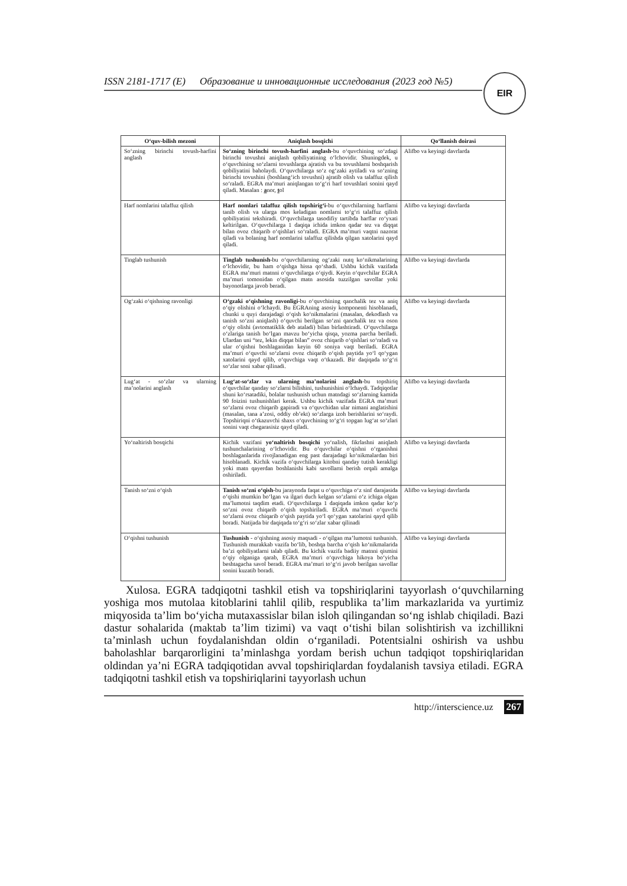ISSN 2181-1717 (E) Образование и инновационные исследования (2023 год №5)
EIR
| O‘quv-bilish mezoni | Aniqlash bosqichi | Qo‘llanish doirasi |
| --- | --- | --- |
| So‘zning birinchi tovush-harfini anglash | So‘zning birinchi tovush-harfini anglash -bu o‘quvchining so‘zdagi birinchi tovushni aniqlash qobiliyatining o‘lchovidir. Shuningdek, u o‘quvchining so‘zlarni tovushlarga ajratish va bu tovushlarni boshqarish qobiliyatini baholaydi. O‘quvchilarga so‘z og‘zaki aytiladi va so‘zning birinchi tovushini (boshlang‘ich tovushni) ajratib olish va talaffuz qilish so‘raladi. EGRA ma’muri aniqlangan to‘g‘ri harf tovushlari sonini qayd qiladi. Masalan : a nor, t ol | Alifbo va keyingi davrlarda |
| Harf nomlarini talaffuz qilish | Harf nomlari talaffuz qilish topshirig‘i- bu o‘quvchilarning harflarni tanib olish va ularga mos keladigan nomlarni to‘g‘ri talaffuz qilish qobiliyatini tekshiradi. O‘quvchilarga tasodifiy tartibda harflar ro‘yxati keltirilgan. O‘quvchilarga 1 daqiqa ichida imkon qadar tez va diqqat bilan ovoz chiqarib o‘qishlari so‘raladi. EGRA ma’muri vaqtni nazorat qiladi va bolaning harf nomlarini talaffuz qilishda qilgan xatolarini qayd qiladi. | Alifbo va keyingi davrlarda |
| Tinglab tushunish | Tinglab tushunish -bu o‘quvchilarning og‘zaki nutq ko‘nikmalarining o‘lchovidir, bu ham o‘qishga hissa qo‘shadi. Ushbu kichik vazifada EGRA ma’muri matnni o‘quvchilarga o‘qiydi. Keyin o‘quvchilar EGRA ma’muri tomonidan o‘qilgan matn asosida tuzzilgan savollar yoki bayonotlarga javob beradi. | Alifbo va keyingi davrlarda |
| Og‘zaki o‘qishning ravonligi | O‘gzaki o‘qishning ravonligi -bu o‘quvchining qanchalik tez va aniq o‘qiy olishini o‘lchaydi. Bu EGRAning asosiy komponenti hisoblanadi, chunki u quyi darajadagi o‘qish ko‘nikmalarini (masalan, dekodlash va tanish so‘zni aniqlash) o‘quvchi berilgan so‘zni qanchalik tez va oson o‘qiy olishi (avtomatiklik deb ataladi) bilan birlashtiradi. O‘quvchilarga o‘zlariga tanish bo‘lgan mavzu bo‘yicha qisqa, yozma parcha beriladi. Ulardan uni “tez, lekin diqqat bilan” ovoz chiqarib o‘qishlari so‘raladi va ular o‘qishni boshlaganidan keyin 60 soniya vaqt beriladi. EGRA ma’muri o‘quvchi so‘zlarni ovoz chiqarib o‘qish paytida yo‘l qo‘ygan xatolarini qayd qilib, o‘quvchiga vaqt o‘tkazadi. Bir daqiqada to‘g‘ri so‘zlar soni xabar qilinadi. | Alifbo va keyingi davrlarda |
| Lug‘at - so‘zlar va ularning ma’nolarini anglash | Lug‘at-so‘zlar va ularning ma’nolarini anglash -bu topshiriq o‘quvchilar qanday so‘zlarni bilishini, tushunishini o‘lchaydi. Tadqiqotlar shuni ko‘rsatadiki, bolalar tushunish uchun matndagi so‘zlarning kamida 90 foizini tushunishlari kerak. Ushbu kichik vazifada EGRA ma’muri so‘zlarni ovoz chiqarib gapiradi va o‘quvchidan ular nimani anglatishini (masalan, tana a’zosi, oddiy ob’ekt) so‘zlarga izoh berishlarini so‘raydi. Topshiriqni o‘tkazuvchi shaxs o‘quvchining to‘g‘ri topgan lug‘at so‘zlari sonini vaqt chegarasisiz qayd qiladi. | Alifbo va keyingi davrlarda |
| Yo‘naltirish bosqichi | Kichik vazifani yo‘naltirish bosqichi yo‘nalish, fikrlashni aniqlash tushunchalarining o‘lchovidir. Bu o‘quvchilar o‘qishni o‘rganishni boshlaganlarida rivojlanadigan eng past darajadagi ko‘nikmalardan biri hisoblanadi. Kichik vazifa o‘quvchilarga kitobni qanday tutish kerakligi yoki matn qayerdan boshlanishi kabi savollarni berish orqali amalga oshiriladi. | Alifbo va keyingi davrlarda |
| Tanish so‘zni o‘qish | Tanish so‘zni o‘qish -bu jarayonda faqat u o‘quvchiga o‘z sinf darajasida o‘qishi mumkin bo‘lgan va ilgari duch kelgan so‘zlarni o‘z ichiga olgan ma’lumotni taqdim etadi. O‘quvchilarga 1 daqiqada imkon qadar ko‘p so‘zni ovoz chiqarib o‘qish topshiriladi. EGRA ma’muri o‘quvchi so‘zlarni ovoz chiqarib o‘qish paytida yo‘l qo‘ygan xatolarini qayd qilib boradi. Natijada bir daqiqada to‘g‘ri so‘zlar xabar qilinadi | Alifbo va keyingi davrlarda |
| O‘qishni tushunish | Tushunish - o‘qishning asosiy maqsadi - o‘qilgan ma’lumotni tushunish. Tushunish murakkab vazifa bo‘lib, boshqa barcha o‘qish ko‘nikmalarida ba’zi qobiliyatlarni talab qiladi. Bu kichik vazifa badiiy matnni qismini o‘qiy olganiga qarab, EGRA ma’muri o‘quvchiga hikoya bo‘yicha beshtagacha savol beradi. EGRA ma’muri to‘g‘ri javob berilgan savollar sonini kuzatib boradi. | Alifbo va keyingi davrlarda |
Xulosa. EGRA tadqiqotni tashkil etish va topshiriqlarini tayyorlash o‘quvchilarning yoshiga mos mutolaa kitoblarini tahlil qilib, respublika ta’lim markazlarida va yurtimiz miqyosida ta’lim bo‘yicha mutaxassislar bilan isloh qilingandan so‘ng ishlab chiqiladi. Bazi dastur sohalarida (maktab ta’lim tizimi) va vaqt o‘tishi bilan solishtirish va izchillikni ta’minlash uchun foydalanishdan oldin o‘rganiladi. Potentsialni oshirish va ushbu baholashlar barqarorligini ta’minlashga yordam berish uchun tadqiqot topshiriqlaridan oldindan ya’ni EGRA tadqiqotidan avval topshiriqlardan foydalanish tavsiya etiladi. EGRA tadqiqotni tashkil etish va topshiriqlarini tayyorlash uchun
http://interscience.uz 267